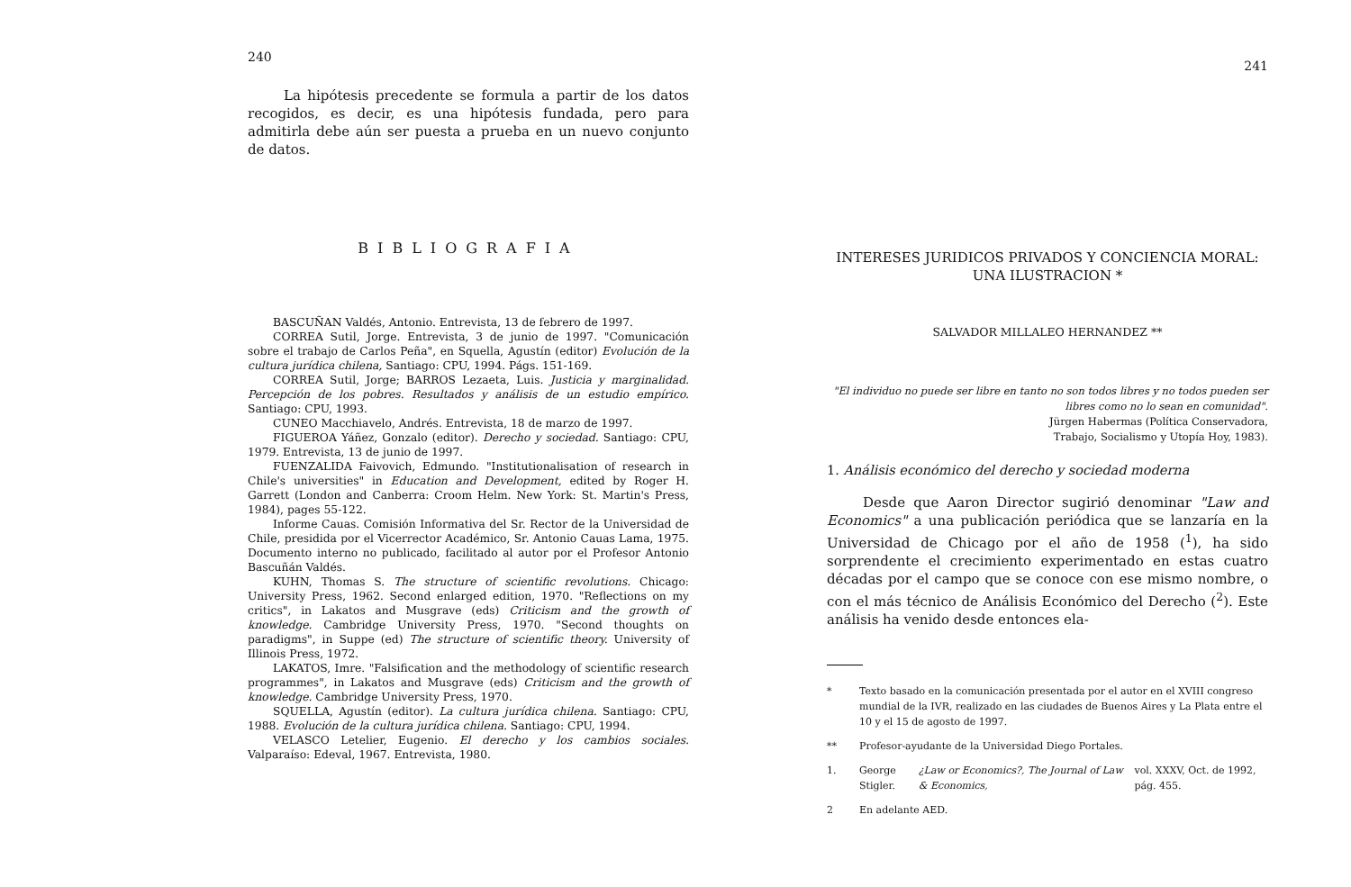240
La hipótesis precedente se formula a partir de los datos recogidos, es decir, es una hipótesis fundada, pero para admitirla debe aún ser puesta a prueba en un nuevo conjunto de datos.
BIBLIOGRAFIA
BASCUÑAN Valdés, Antonio. Entrevista, 13 de febrero de 1997.
CORREA Sutil, Jorge. Entrevista, 3 de junio de 1997. "Comunicación sobre el trabajo de Carlos Peña", en Squella, Agustín (editor) Evolución de la cultura jurídica chilena, Santiago: CPU, 1994. Págs. 151-169.
CORREA Sutil, Jorge; BARROS Lezaeta, Luis. Justicia y marginalidad. Percepción de los pobres. Resultados y análisis de un estudio empírico. Santiago: CPU, 1993.
CUNEO Macchiavelo, Andrés. Entrevista, 18 de marzo de 1997.
FIGUEROA Yáñez, Gonzalo (editor). Derecho y sociedad. Santiago: CPU, 1979. Entrevista, 13 de junio de 1997.
FUENZALIDA Faivovich, Edmundo. "Institutionalisation of research in Chile's universities" in Education and Development, edited by Roger H. Garrett (London and Canberra: Croom Helm. New York: St. Martin's Press, 1984), pages 55-122.
Informe Cauas. Comisión Informativa del Sr. Rector de la Universidad de Chile, presidida por el Vicerrector Académico, Sr. Antonio Cauas Lama, 1975. Documento interno no publicado, facilitado al autor por el Profesor Antonio Bascuñán Valdés.
KUHN, Thomas S. The structure of scientific revolutions. Chicago: University Press, 1962. Second enlarged edition, 1970. "Reflections on my critics", in Lakatos and Musgrave (eds) Criticism and the growth of knowledge. Cambridge University Press, 1970. "Second thoughts on paradigms", in Suppe (ed) The structure of scientific theory. University of Illinois Press, 1972.
LAKATOS, Imre. "Falsification and the methodology of scientific research programmes", in Lakatos and Musgrave (eds) Criticism and the growth of knowledge. Cambridge University Press, 1970.
SQUELLA, Agustín (editor). La cultura jurídica chilena. Santiago: CPU, 1988. Evolución de la cultura jurídica chilena. Santiago: CPU, 1994.
VELASCO Letelier, Eugenio. El derecho y los cambios sociales. Valparaíso: Edeval, 1967. Entrevista, 1980.
241
INTERESES JURIDICOS PRIVADOS Y CONCIENCIA MORAL:
UNA ILUSTRACION *
SALVADOR MILLALEO HERNANDEZ **
"El individuo no puede ser libre en tanto no son todos libres y no todos pueden ser libres como no lo sean en comunidad".
Jürgen Habermas (Política Conservadora,
Trabajo, Socialismo y Utopía Hoy, 1983).
1. Análisis económico del derecho y sociedad moderna
Desde que Aaron Director sugirió denominar "Law and Economics" a una publicación periódica que se lanzaría en la Universidad de Chicago por el año de 1958 (<sup>1</sup>), ha sido sorprendente el crecimiento experimentado en estas cuatro décadas por el campo que se conoce con ese mismo nombre, o con el más técnico de Análisis Económico del Derecho (<sup>2</sup>). Este análisis ha venido desde entonces ela-
* Texto basado en la comunicación presentada por el autor en el XVIII congreso mundial de la IVR, realizado en las ciudades de Buenos Aires y La Plata entre el 10 y el 15 de agosto de 1997.
** Profesor-ayudante de la Universidad Diego Portales.
1. George Stigler. ¿Law or Economics?, The Journal of Law & Economics, vol. XXXV, Oct. de 1992, pág. 455.
2 En adelante AED.